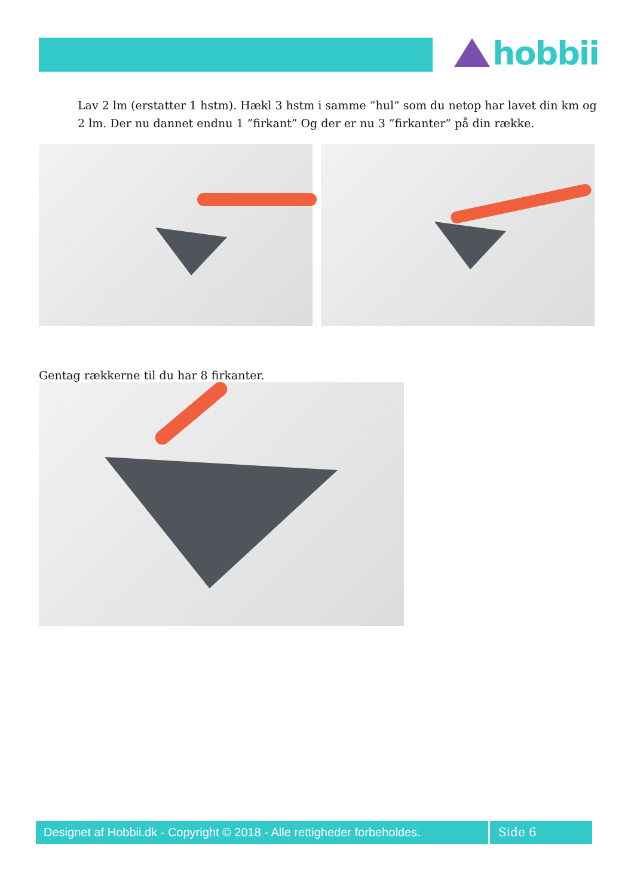hobbii
Lav 2 lm (erstatter 1 hstm). Hækl 3 hstm i samme ”hul” som du netop har lavet din km og 2 lm. Der nu dannet endnu 1 ”firkant” Og der er nu 3 ”firkanter” på din række.
Gentag rækkerne til du har 8 firkanter.
Designet af Hobbii.dk - Copyright © 2018 - Alle rettigheder forbeholdes.
Side 6